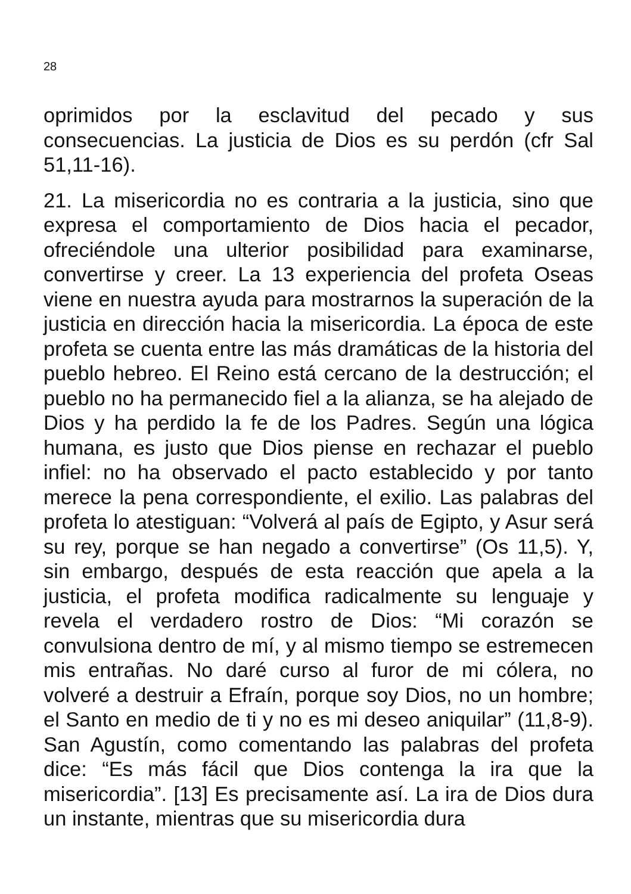28
oprimidos por la esclavitud del pecado y sus consecuencias. La justicia de Dios es su perdón (cfr Sal 51,11-16).
21. La misericordia no es contraria a la justicia, sino que expresa el comportamiento de Dios hacia el pecador, ofreciéndole una ulterior posibilidad para examinarse, convertirse y creer. La 13 experiencia del profeta Oseas viene en nuestra ayuda para mostrarnos la superación de la justicia en dirección hacia la misericordia. La época de este profeta se cuenta entre las más dramáticas de la historia del pueblo hebreo. El Reino está cercano de la destrucción; el pueblo no ha permanecido fiel a la alianza, se ha alejado de Dios y ha perdido la fe de los Padres. Según una lógica humana, es justo que Dios piense en rechazar el pueblo infiel: no ha observado el pacto establecido y por tanto merece la pena correspondiente, el exilio. Las palabras del profeta lo atestiguan: “Volverá al país de Egipto, y Asur será su rey, porque se han negado a convertirse” (Os 11,5). Y, sin embargo, después de esta reacción que apela a la justicia, el profeta modifica radicalmente su lenguaje y revela el verdadero rostro de Dios: “Mi corazón se convulsiona dentro de mí, y al mismo tiempo se estremecen mis entrañas. No daré curso al furor de mi cólera, no volveré a destruir a Efraín, porque soy Dios, no un hombre; el Santo en medio de ti y no es mi deseo aniquilar” (11,8-9). San Agustín, como comentando las palabras del profeta dice: “Es más fácil que Dios contenga la ira que la misericordia”. [13] Es precisamente así. La ira de Dios dura un instante, mientras que su misericordia dura